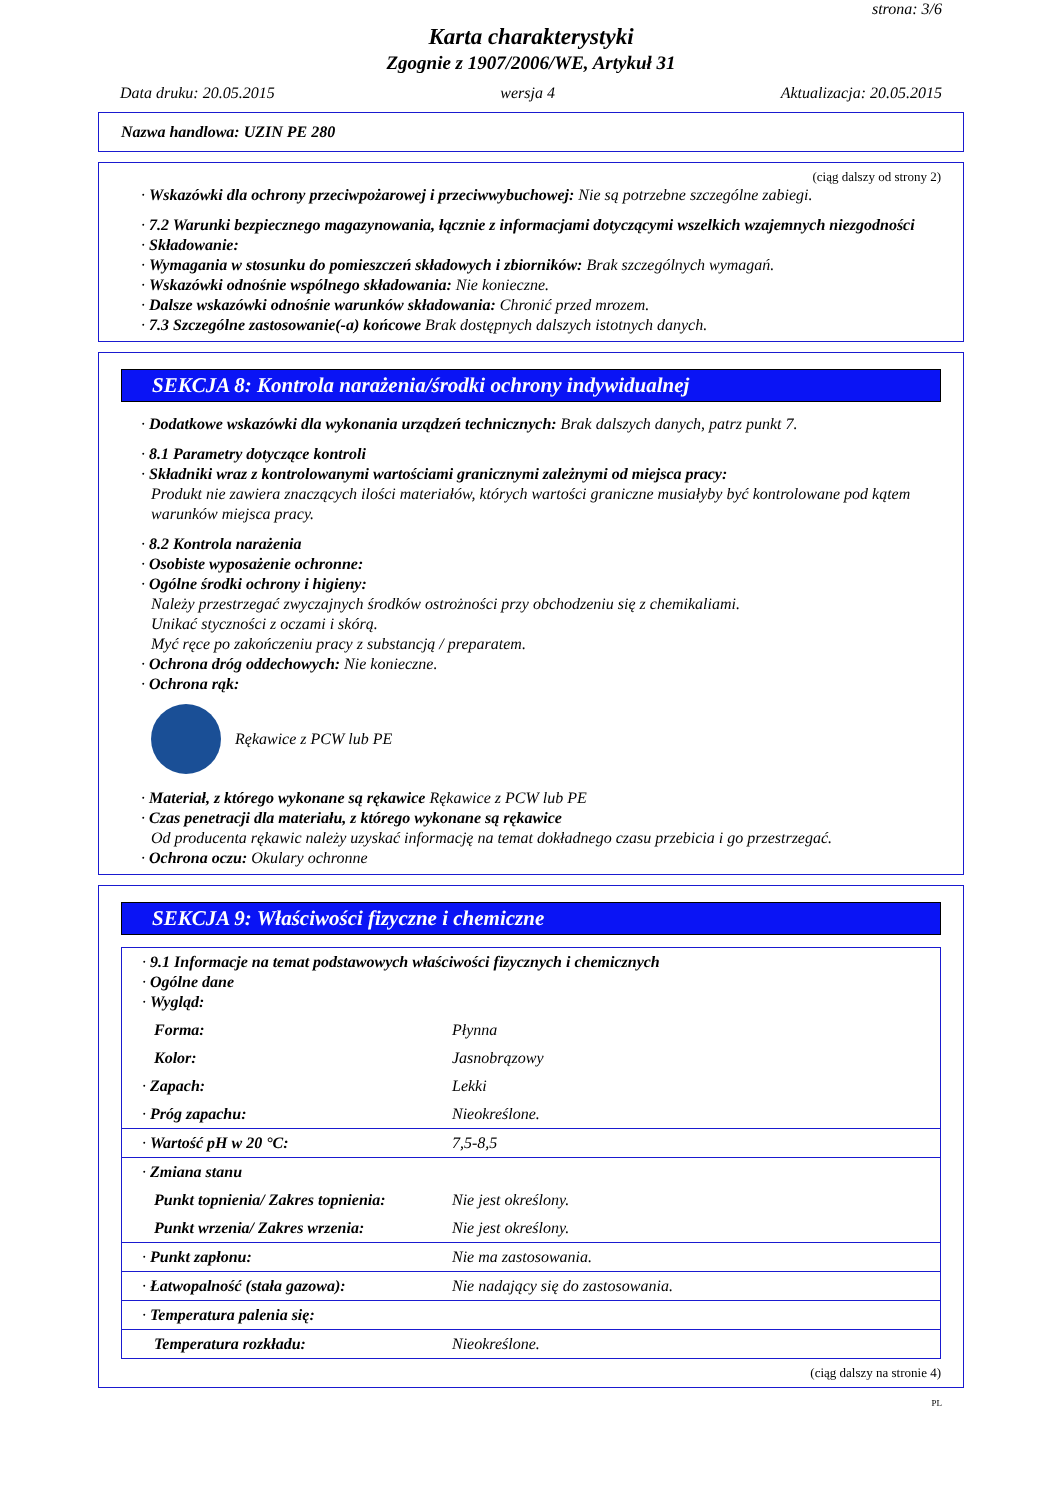strona: 3/6
Karta charakterystyki
Zgognie z 1907/2006/WE, Artykuł 31
Data druku: 20.05.2015 wersja 4 Aktualizacja: 20.05.2015
Nazwa handlowa: UZIN PE 280
(ciąg dalszy od strony 2)
· Wskazówki dla ochrony przeciwpożarowej i przeciwwybuchowej: Nie są potrzebne szczególne zabiegi.
· 7.2 Warunki bezpiecznego magazynowania, łącznie z informacjami dotyczącymi wszelkich wzajemnych niezgodności
· Składowanie:
· Wymagania w stosunku do pomieszczeń składowych i zbiorników: Brak szczególnych wymagań.
· Wskazówki odnośnie wspólnego składowania: Nie konieczne.
· Dalsze wskazówki odnośnie warunków składowania: Chronić przed mrozem.
· 7.3 Szczególne zastosowanie(-a) końcowe Brak dostępnych dalszych istotnych danych.
SEKCJA 8: Kontrola narażenia/środki ochrony indywidualnej
· Dodatkowe wskazówki dla wykonania urządzeń technicznych: Brak dalszych danych, patrz punkt 7.
· 8.1 Parametry dotyczące kontroli
· Składniki wraz z kontrolowanymi wartościami granicznymi zależnymi od miejsca pracy:
Produkt nie zawiera znaczących ilości materiałów, których wartości graniczne musiałyby być kontrolowane pod kątem warunków miejsca pracy.
· 8.2 Kontrola narażenia
· Osobiste wyposażenie ochronne:
· Ogólne środki ochrony i higieny:
Należy przestrzegać zwyczajnych środków ostrożności przy obchodzeniu się z chemikaliami.
Unikać styczności z oczami i skórą.
Myć ręce po zakończeniu pracy z substancją / preparatem.
· Ochrona dróg oddechowych: Nie konieczne.
· Ochrona rąk:
Rękawice z PCW lub PE
· Materiał, z którego wykonane są rękawice Rękawice z PCW lub PE
· Czas penetracji dla materiału, z którego wykonane są rękawice
Od producenta rękawic należy uzyskać informację na temat dokładnego czasu przebicia i go przestrzegać.
· Ochrona oczu: Okulary ochronne
SEKCJA 9: Właściwości fizyczne i chemiczne
| · 9.1 Informacje na temat podstawowych właściwości fizycznych i chemicznych · Ogólne dane · Wygląd: | |
| Forma: | Płynna |
| Kolor: | Jasnobrązowy |
| · Zapach: | Lekki |
| · Próg zapachu: | Nieokreślone. |
| · Wartość pH w 20 °C: | 7,5-8,5 |
| · Zmiana stanu | |
| Punkt topnienia/ Zakres topnienia: | Nie jest określony. |
| Punkt wrzenia/ Zakres wrzenia: | Nie jest określony. |
| · Punkt zapłonu: | Nie ma zastosowania. |
| · Łatwopalność (stała gazowa): | Nie nadający się do zastosowania. |
| · Temperatura palenia się: | |
| Temperatura rozkładu: | Nieokreślone. |
(ciąg dalszy na stronie 4)
PL